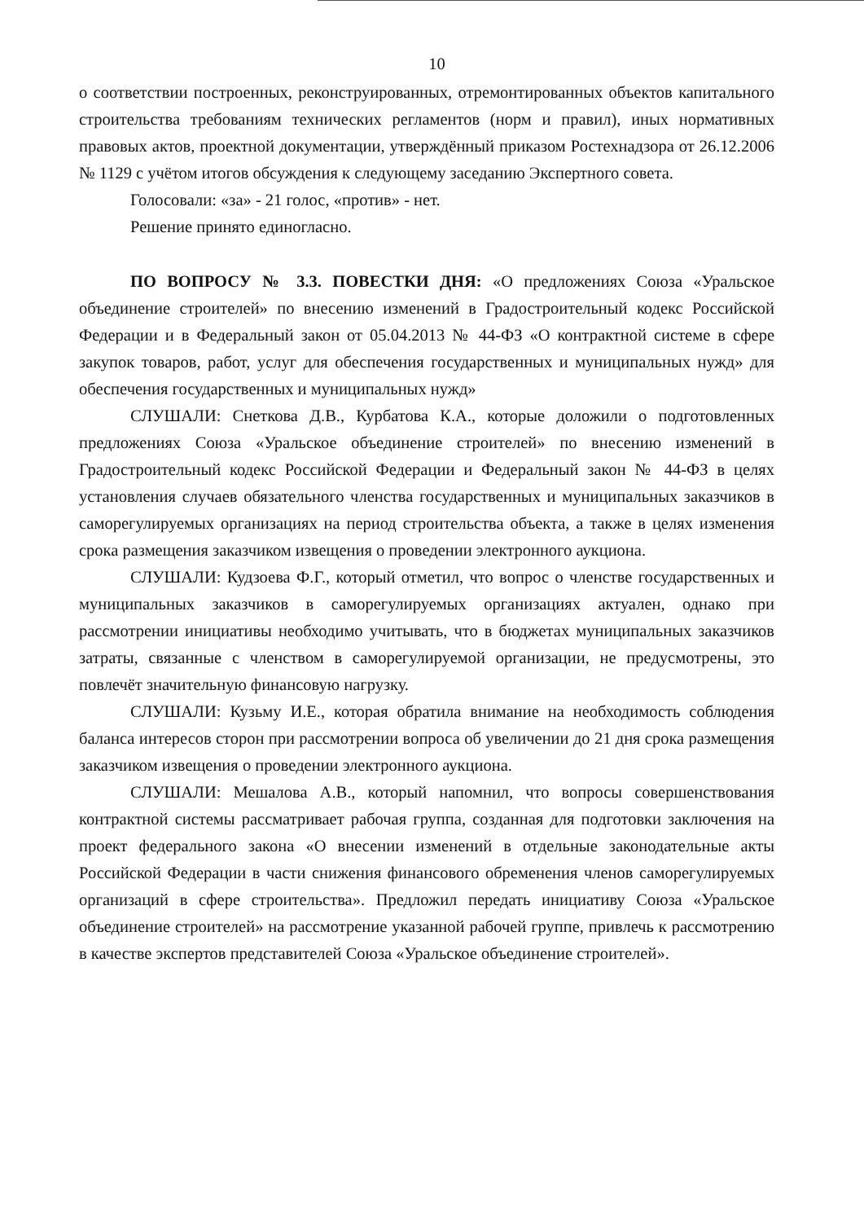10
о соответствии построенных, реконструированных, отремонтированных объектов капитального строительства требованиям технических регламентов (норм и правил), иных нормативных правовых актов, проектной документации, утверждённый приказом Ростехнадзора от 26.12.2006 № 1129 с учётом итогов обсуждения к следующему заседанию Экспертного совета.
Голосовали: «за» - 21 голос, «против» - нет.
Решение принято единогласно.
ПО ВОПРОСУ № 3.3. ПОВЕСТКИ ДНЯ: «О предложениях Союза «Уральское объединение строителей» по внесению изменений в Градостроительный кодекс Российской Федерации и в Федеральный закон от 05.04.2013 № 44-ФЗ «О контрактной системе в сфере закупок товаров, работ, услуг для обеспечения государственных и муниципальных нужд» для обеспечения государственных и муниципальных нужд»
СЛУШАЛИ: Снеткова Д.В., Курбатова К.А., которые доложили о подготовленных предложениях Союза «Уральское объединение строителей» по внесению изменений в Градостроительный кодекс Российской Федерации и Федеральный закон № 44-ФЗ в целях установления случаев обязательного членства государственных и муниципальных заказчиков в саморегулируемых организациях на период строительства объекта, а также в целях изменения срока размещения заказчиком извещения о проведении электронного аукциона.
СЛУШАЛИ: Кудзоева Ф.Г., который отметил, что вопрос о членстве государственных и муниципальных заказчиков в саморегулируемых организациях актуален, однако при рассмотрении инициативы необходимо учитывать, что в бюджетах муниципальных заказчиков затраты, связанные с членством в саморегулируемой организации, не предусмотрены, это повлечёт значительную финансовую нагрузку.
СЛУШАЛИ: Кузьму И.Е., которая обратила внимание на необходимость соблюдения баланса интересов сторон при рассмотрении вопроса об увеличении до 21 дня срока размещения заказчиком извещения о проведении электронного аукциона.
СЛУШАЛИ: Мешалова А.В., который напомнил, что вопросы совершенствования контрактной системы рассматривает рабочая группа, созданная для подготовки заключения на проект федерального закона «О внесении изменений в отдельные законодательные акты Российской Федерации в части снижения финансового обременения членов саморегулируемых организаций в сфере строительства». Предложил передать инициативу Союза «Уральское объединение строителей» на рассмотрение указанной рабочей группе, привлечь к рассмотрению в качестве экспертов представителей Союза «Уральское объединение строителей».